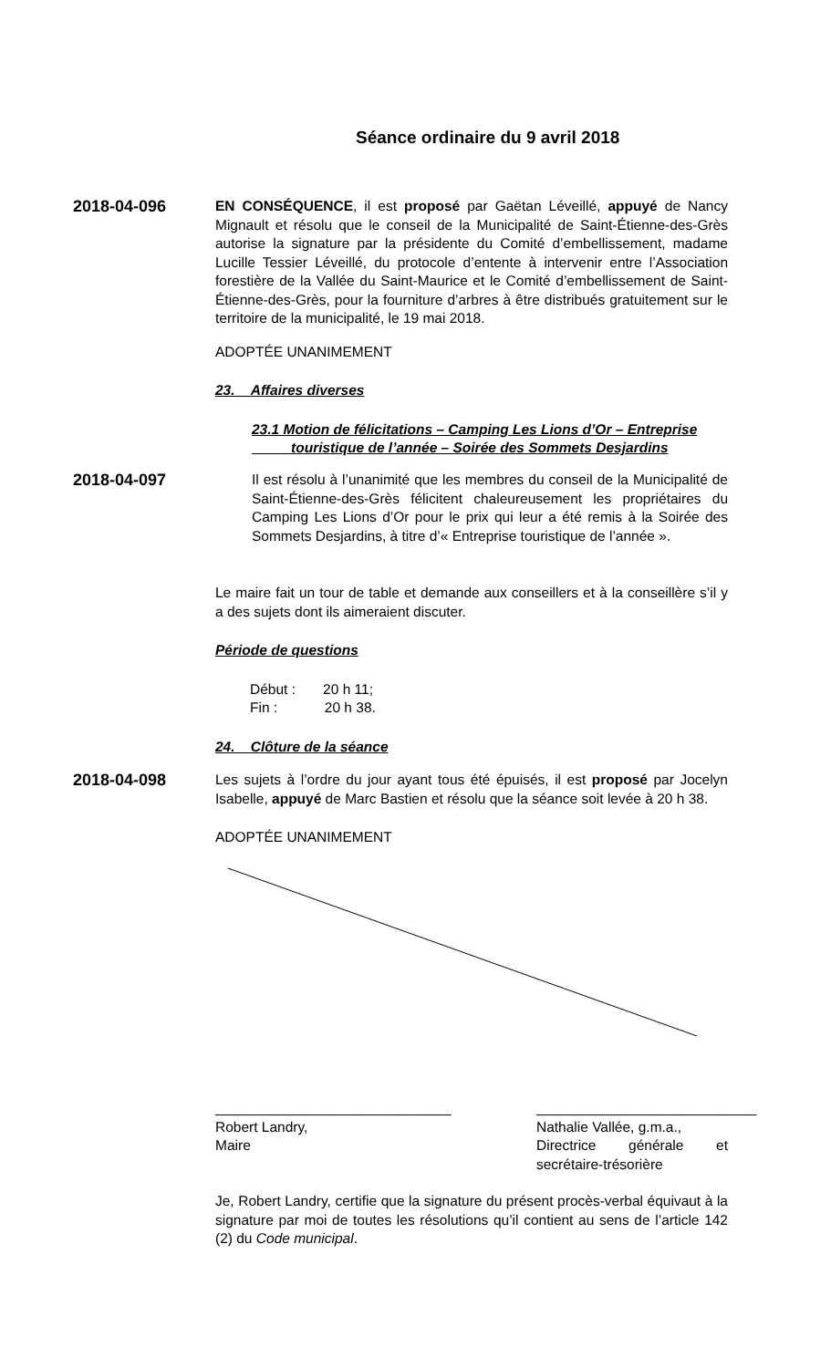Séance ordinaire du 9 avril 2018
2018-04-096
EN CONSÉQUENCE, il est proposé par Gaëtan Léveillé, appuyé de Nancy Mignault et résolu que le conseil de la Municipalité de Saint-Étienne-des-Grès autorise la signature par la présidente du Comité d’embellissement, madame Lucille Tessier Léveillé, du protocole d’entente à intervenir entre l’Association forestière de la Vallée du Saint-Maurice et le Comité d’embellissement de Saint-Étienne-des-Grès, pour la fourniture d’arbres à être distribués gratuitement sur le territoire de la municipalité, le 19 mai 2018.
ADOPTÉE UNANIMEMENT
23. Affaires diverses
23.1 Motion de félicitations – Camping Les Lions d’Or – Entreprise
touristique de l’année – Soirée des Sommets Desjardins
2018-04-097
Il est résolu à l’unanimité que les membres du conseil de la Municipalité de Saint-Étienne-des-Grès félicitent chaleureusement les propriétaires du Camping Les Lions d’Or pour le prix qui leur a été remis à la Soirée des Sommets Desjardins, à titre d’« Entreprise touristique de l’année ».
Le maire fait un tour de table et demande aux conseillers et à la conseillère s’il y a des sujets dont ils aimeraient discuter.
Période de questions
Début : 20 h 11;
Fin : 20 h 38.
24. Clôture de la séance
2018-04-098
Les sujets à l’ordre du jour ayant tous été épuisés, il est proposé par Jocelyn Isabelle, appuyé de Marc Bastien et résolu que la séance soit levée à 20 h 38.
ADOPTÉE UNANIMEMENT
______________________________
Robert Landry,
Maire
____________________________
Nathalie Vallée, g.m.a.,
Directrice générale et secrétaire-trésorière
Je, Robert Landry, certifie que la signature du présent procès-verbal équivaut à la signature par moi de toutes les résolutions qu’il contient au sens de l’article 142 (2) du Code municipal.